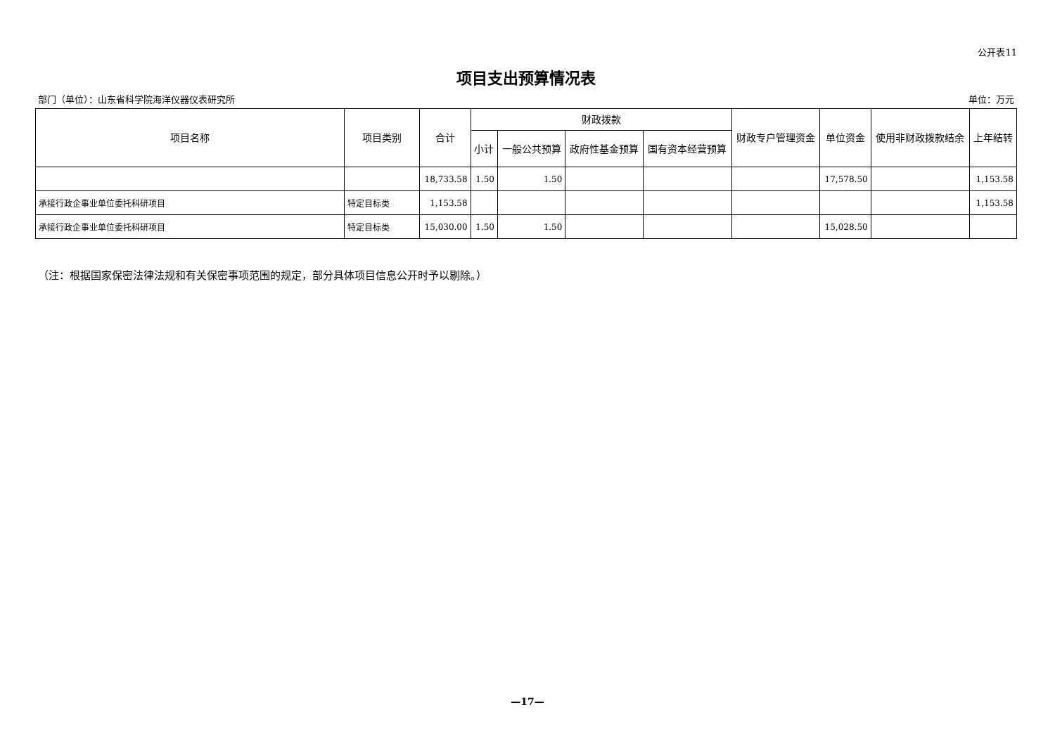公开表11
项目支出预算情况表
部门（单位）：山东省科学院海洋仪器仪表研究所 单位：万元
| 项目名称 | 项目类别 | 合计 | 财政拨款 | | | | 财政专户管理资金 | 单位资金 | 使用非财政拨款结余 | 上年结转 |
| --- | --- | --- | --- | --- | --- | --- | --- | --- | --- | --- |
| | | | 小计 | 一般公共预算 | 政府性基金预算 | 国有资本经营预算 | | | | |
| | | 18,733.58 | 1.50 | 1.50 | | | | 17,578.50 | | 1,153.58 |
| 承接行政企事业单位委托科研项目 | 特定目标类 | 1,153.58 | | | | | | | | 1,153.58 |
| 承接行政企事业单位委托科研项目 | 特定目标类 | 15,030.00 | 1.50 | 1.50 | | | | 15,028.50 | | |
（注：根据国家保密法律法规和有关保密事项范围的规定，部分具体项目信息公开时予以剔除。）
—17—